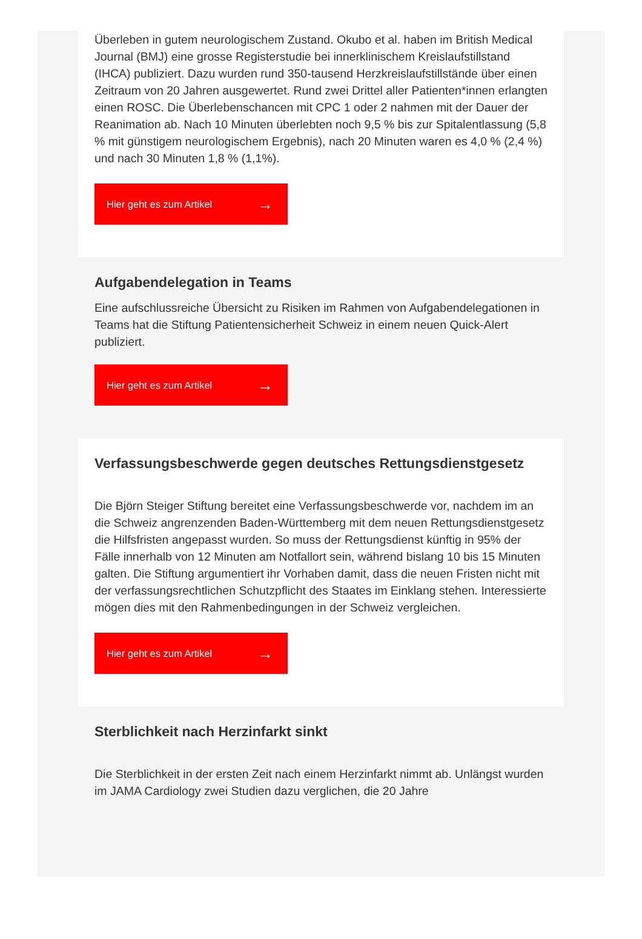Überleben in gutem neurologischem Zustand. Okubo et al. haben im British Medical Journal (BMJ) eine grosse Registerstudie bei innerklinischem Kreislaufstillstand (IHCA) publiziert. Dazu wurden rund 350-tausend Herzkreislaufstillstände über einen Zeitraum von 20 Jahren ausgewertet. Rund zwei Drittel aller Patienten*innen erlangten einen ROSC. Die Überlebenschancen mit CPC 1 oder 2 nahmen mit der Dauer der Reanimation ab. Nach 10 Minuten überlebten noch 9,5 % bis zur Spitalentlassung (5,8 % mit günstigem neurologischem Ergebnis), nach 20 Minuten waren es 4,0 % (2,4 %) und nach 30 Minuten 1,8 % (1,1%).
Hier geht es zum Artikel →
Aufgabendelegation in Teams
Eine aufschlussreiche Übersicht zu Risiken im Rahmen von Aufgabendelegationen in Teams hat die Stiftung Patientensicherheit Schweiz in einem neuen Quick-Alert publiziert.
Hier geht es zum Artikel →
Verfassungsbeschwerde gegen deutsches Rettungsdienstgesetz
Die Björn Steiger Stiftung bereitet eine Verfassungsbeschwerde vor, nachdem im an die Schweiz angrenzenden Baden-Württemberg mit dem neuen Rettungsdienstgesetz die Hilfsfristen angepasst wurden. So muss der Rettungsdienst künftig in 95% der Fälle innerhalb von 12 Minuten am Notfallort sein, während bislang 10 bis 15 Minuten galten. Die Stiftung argumentiert ihr Vorhaben damit, dass die neuen Fristen nicht mit der verfassungsrechtlichen Schutzpflicht des Staates im Einklang stehen. Interessierte mögen dies mit den Rahmenbedingungen in der Schweiz vergleichen.
Hier geht es zum Artikel →
Sterblichkeit nach Herzinfarkt sinkt
Die Sterblichkeit in der ersten Zeit nach einem Herzinfarkt nimmt ab. Unlängst wurden im JAMA Cardiology zwei Studien dazu verglichen, die 20 Jahre